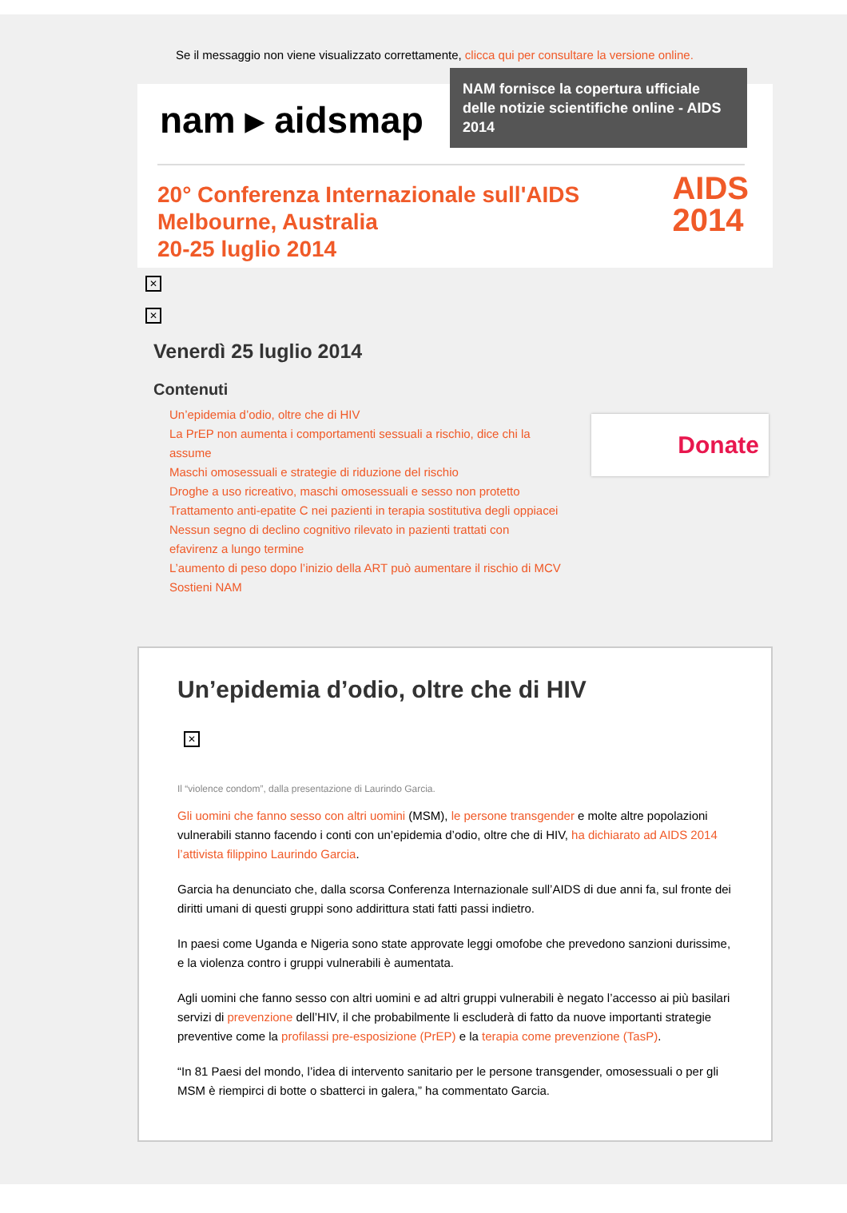Se il messaggio non viene visualizzato correttamente, clicca qui per consultare la versione online.
nam ▸ aidsmap
NAM fornisce la copertura ufficiale delle notizie scientifiche online - AIDS 2014
20° Conferenza Internazionale sull'AIDS
Melbourne, Australia
20-25 luglio 2014
AIDS
2014
✕
✕
Venerdì 25 luglio 2014
Contenuti
Un’epidemia d’odio, oltre che di HIV
La PrEP non aumenta i comportamenti sessuali a rischio, dice chi la assume
Maschi omosessuali e strategie di riduzione del rischio
Droghe a uso ricreativo, maschi omosessuali e sesso non protetto
Trattamento anti-epatite C nei pazienti in terapia sostitutiva degli oppiacei
Nessun segno di declino cognitivo rilevato in pazienti trattati con efavirenz a lungo termine
L’aumento di peso dopo l’inizio della ART può aumentare il rischio di MCV
Sostieni NAM
Donate
Un’epidemia d’odio, oltre che di HIV
✕
Il “violence condom”, dalla presentazione di Laurindo Garcia.
Gli uomini che fanno sesso con altri uomini (MSM), le persone transgender e molte altre popolazioni vulnerabili stanno facendo i conti con un’epidemia d’odio, oltre che di HIV, ha dichiarato ad AIDS 2014 l’attivista filippino Laurindo Garcia.
Garcia ha denunciato che, dalla scorsa Conferenza Internazionale sull’AIDS di due anni fa, sul fronte dei diritti umani di questi gruppi sono addirittura stati fatti passi indietro.
In paesi come Uganda e Nigeria sono state approvate leggi omofobe che prevedono sanzioni durissime, e la violenza contro i gruppi vulnerabili è aumentata.
Agli uomini che fanno sesso con altri uomini e ad altri gruppi vulnerabili è negato l’accesso ai più basilari servizi di prevenzione dell’HIV, il che probabilmente li escluderà di fatto da nuove importanti strategie preventive come la profilassi pre-esposizione (PrEP) e la terapia come prevenzione (TasP).
“In 81 Paesi del mondo, l’idea di intervento sanitario per le persone transgender, omosessuali o per gli MSM è riempirci di botte o sbatterci in galera,” ha commentato Garcia.